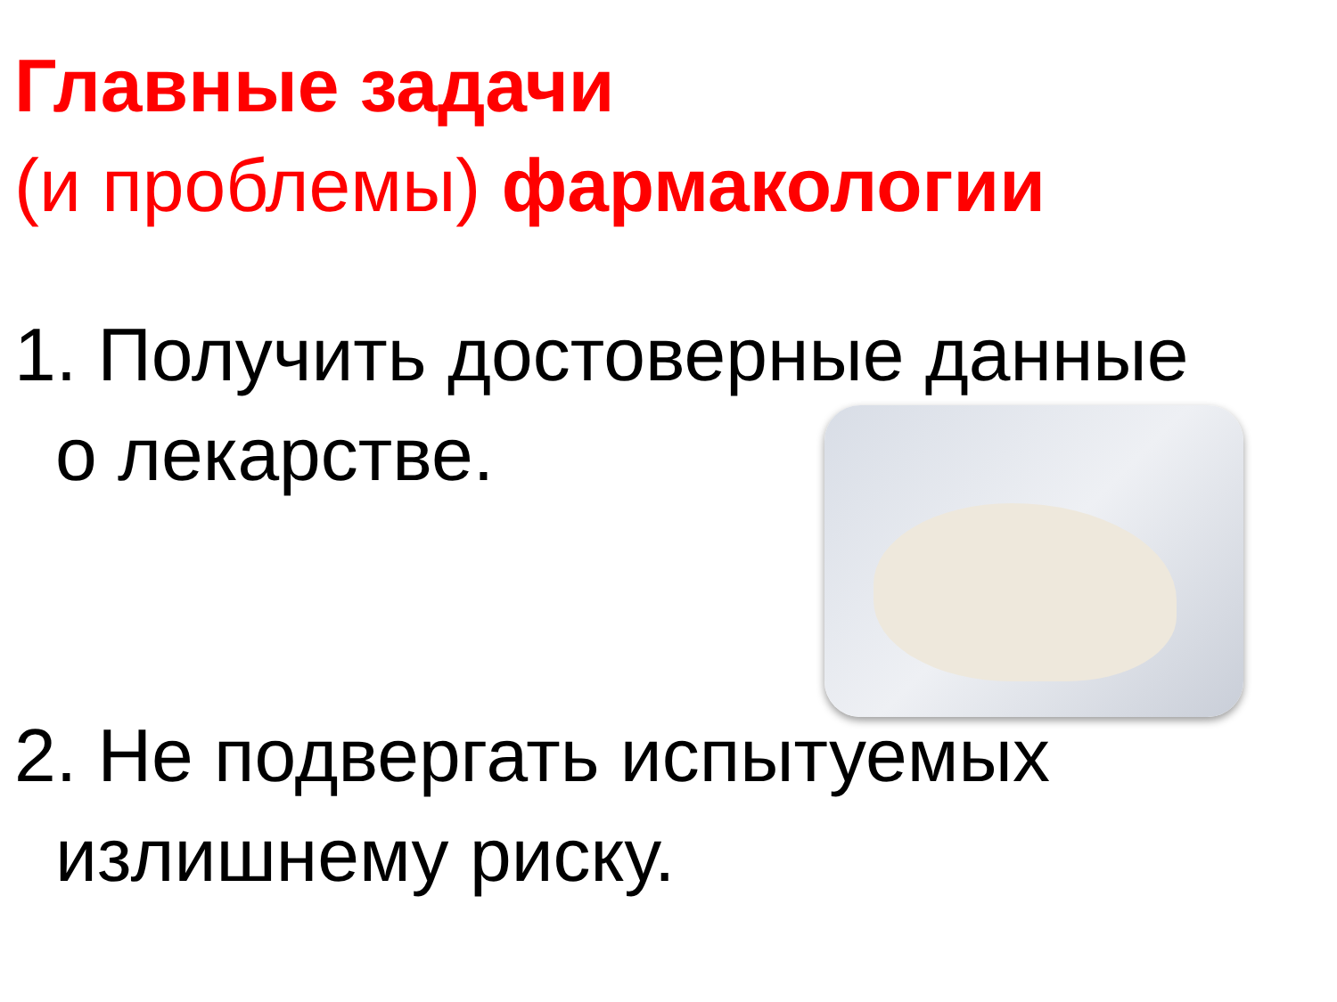Главные задачи
(и проблемы) фармакологии
1. Получить достоверные данные
о лекарстве.
2. Не подвергать испытуемых
излишнему риску.